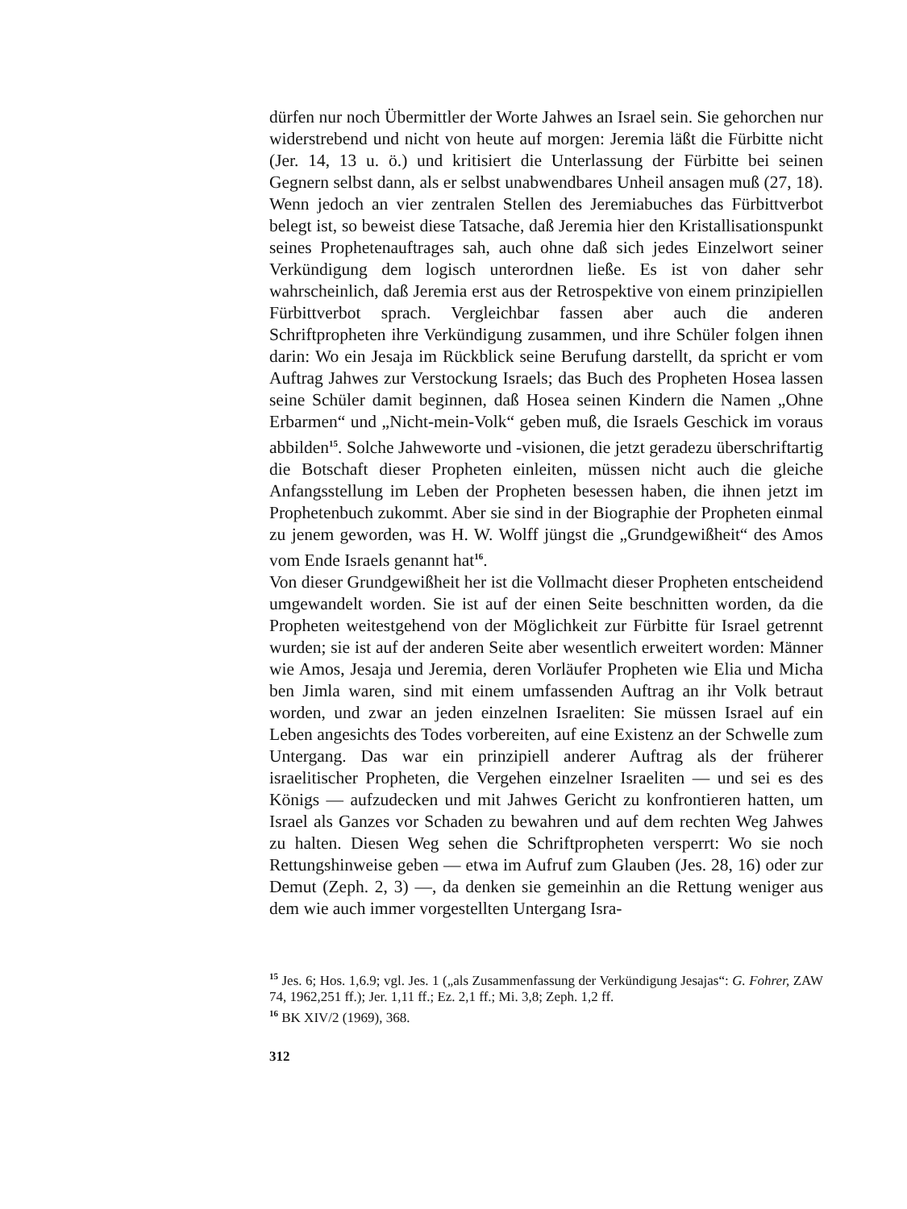dürfen nur noch Übermittler der Worte Jahwes an Israel sein. Sie gehorchen nur widerstrebend und nicht von heute auf morgen: Jeremia läßt die Fürbitte nicht (Jer. 14, 13 u. ö.) und kritisiert die Unterlassung der Fürbitte bei seinen Gegnern selbst dann, als er selbst unabwendbares Unheil ansagen muß (27, 18). Wenn jedoch an vier zentralen Stellen des Jeremiabuches das Fürbittverbot belegt ist, so beweist diese Tatsache, daß Jeremia hier den Kristallisationspunkt seines Prophetenauftrages sah, auch ohne daß sich jedes Einzelwort seiner Verkündigung dem logisch unterordnen ließe. Es ist von daher sehr wahrscheinlich, daß Jeremia erst aus der Retrospektive von einem prinzipiellen Fürbittverbot sprach. Vergleichbar fassen aber auch die anderen Schriftpropheten ihre Verkündigung zusammen, und ihre Schüler folgen ihnen darin: Wo ein Jesaja im Rückblick seine Berufung darstellt, da spricht er vom Auftrag Jahwes zur Verstockung Israels; das Buch des Propheten Hosea lassen seine Schüler damit beginnen, daß Hosea seinen Kindern die Namen „Ohne Erbarmen“ und „Nicht-mein-Volk“ geben muß, die Israels Geschick im voraus abbilden<sup>15</sup>. Solche Jahweworte und -visionen, die jetzt geradezu überschriftartig die Botschaft dieser Propheten einleiten, müssen nicht auch die gleiche Anfangsstellung im Leben der Propheten besessen haben, die ihnen jetzt im Prophetenbuch zukommt. Aber sie sind in der Biographie der Propheten einmal zu jenem geworden, was H. W. Wolff jüngst die „Grundgewißheit“ des Amos vom Ende Israels genannt hat<sup>16</sup>.
Von dieser Grundgewißheit her ist die Vollmacht dieser Propheten entscheidend umgewandelt worden. Sie ist auf der einen Seite beschnitten worden, da die Propheten weitestgehend von der Möglichkeit zur Fürbitte für Israel getrennt wurden; sie ist auf der anderen Seite aber wesentlich erweitert worden: Männer wie Amos, Jesaja und Jeremia, deren Vorläufer Propheten wie Elia und Micha ben Jimla waren, sind mit einem umfassenden Auftrag an ihr Volk betraut worden, und zwar an jeden einzelnen Israeliten: Sie müssen Israel auf ein Leben angesichts des Todes vorbereiten, auf eine Existenz an der Schwelle zum Untergang. Das war ein prinzipiell anderer Auftrag als der früherer israelitischer Propheten, die Vergehen einzelner Israeliten — und sei es des Königs — aufzudecken und mit Jahwes Gericht zu konfrontieren hatten, um Israel als Ganzes vor Schaden zu bewahren und auf dem rechten Weg Jahwes zu halten. Diesen Weg sehen die Schriftpropheten versperrt: Wo sie noch Rettungshinweise geben — etwa im Aufruf zum Glauben (Jes. 28, 16) oder zur Demut (Zeph. 2, 3) —, da denken sie gemeinhin an die Rettung weniger aus dem wie auch immer vorgestellten Untergang Isra-
<sup>15</sup> Jes. 6; Hos. 1,6.9; vgl. Jes. 1 („als Zusammenfassung der Verkündigung Jesajas“: G. Fohrer, ZAW 74, 1962,251 ff.); Jer. 1,11 ff.; Ez. 2,1 ff.; Mi. 3,8; Zeph. 1,2 ff.
<sup>16</sup> BK XIV/2 (1969), 368.
312